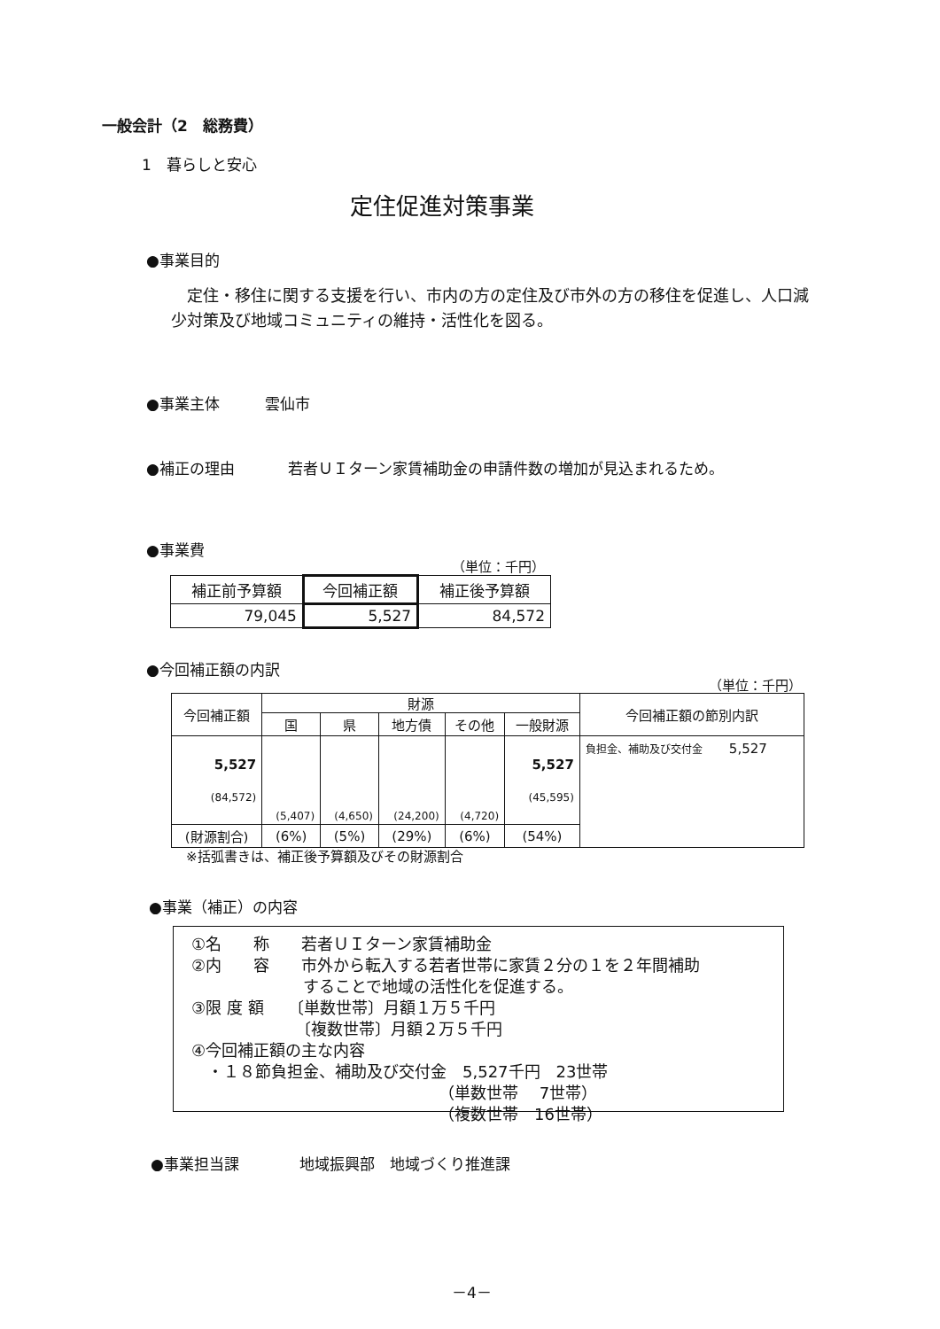一般会計（2　総務費）
1　暮らしと安心
定住促進対策事業
●事業目的
　定住・移住に関する支援を行い、市内の方の定住及び市外の方の移住を促進し、人口減少対策及び地域コミュニティの維持・活性化を図る。
●事業主体　　　雲仙市
●補正の理由 若者ＵＩターン家賃補助金の申請件数の増加が見込まれるため。
●事業費
（単位：千円）
| 補正前予算額 | 今回補正額 | 補正後予算額 |
| 79,045 | 5,527 | 84,572 |
●今回補正額の内訳
（単位：千円）
| 今回補正額 | 財源 | | | | | 今回補正額の節別内訳 |
| --- | --- | --- | --- | --- | --- | --- |
| | 国 | 県 | 地方債 | その他 | 一般財源 | |
| 5,527 (84,572) | (5,407) | (4,650) | (24,200) | (4,720) | 5,527 (45,595) | 負担金、補助及び交付金 5,527 |
| (財源割合) | (6%) | (5%) | (29%) | (6%) | (54%) | |
※括弧書きは、補正後予算額及びその財源割合
●事業（補正）の内容
①名　　称　　若者ＵＩターン家賃補助金
②内　　容　　市外から転入する若者世帯に家賃２分の１を２年間補助
　　　　　　　することで地域の活性化を促進する。
③限 度 額　　〔単数世帯〕月額１万５千円
　　　　　　　〔複数世帯〕月額２万５千円
④今回補正額の主な内容
　・１８節負担金、補助及び交付金　5,527千円　23世帯
　　　　　　　　　　　　　　　　（単数世帯　 7世帯）
　　　　　　　　　　　　　　　　（複数世帯　16世帯）
●事業担当課　　　　地域振興部　地域づくり推進課
－4－